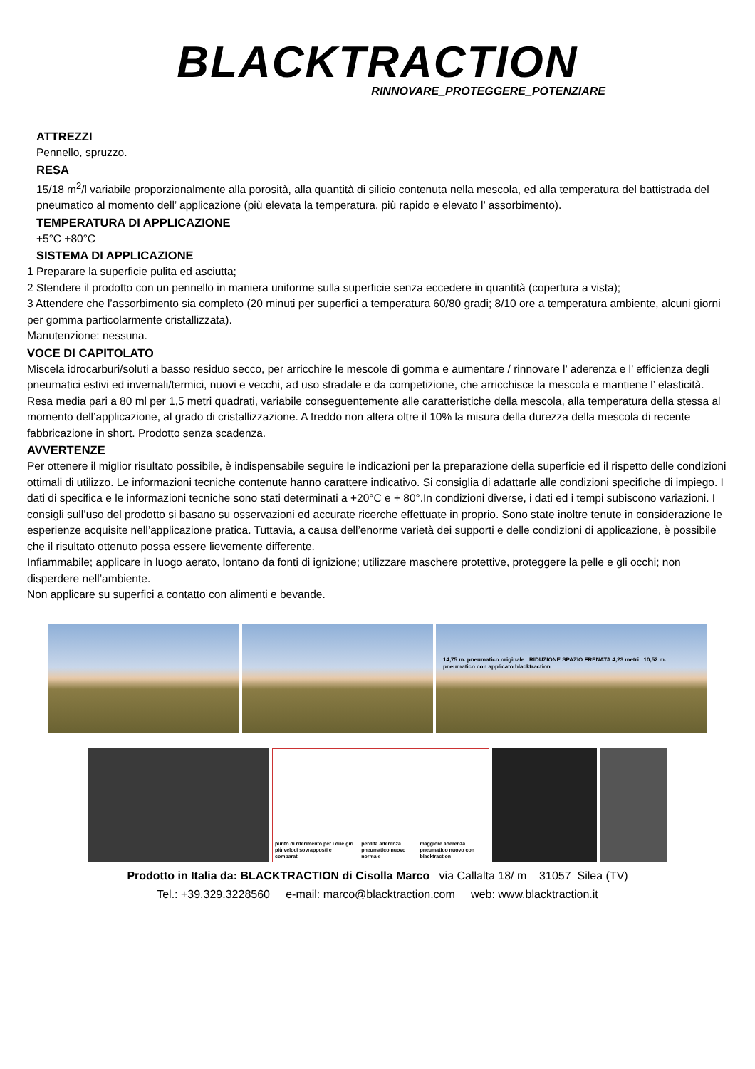BLACKTRACTION
RINNOVARE_PROTEGGERE_POTENZIARE
ATTREZZI
Pennello, spruzzo.
RESA
15/18 m<sup>2</sup>/l variabile proporzionalmente alla porosità, alla quantità di silicio contenuta nella mescola, ed alla temperatura del battistrada del pneumatico al momento dell’ applicazione (più elevata la temperatura, più rapido e elevato l’ assorbimento).
TEMPERATURA DI APPLICAZIONE
+5°C +80°C
SISTEMA DI APPLICAZIONE
1 Preparare la superficie pulita ed asciutta;
2 Stendere il prodotto con un pennello in maniera uniforme sulla superficie senza eccedere in quantità (copertura a vista);
3 Attendere che l’assorbimento sia completo (20 minuti per superfici a temperatura 60/80 gradi; 8/10 ore a temperatura ambiente, alcuni giorni per gomma particolarmente cristallizzata).
Manutenzione: nessuna.
VOCE DI CAPITOLATO
Miscela idrocarburi/soluti a basso residuo secco, per arricchire le mescole di gomma e aumentare / rinnovare l’ aderenza e l’ efficienza degli pneumatici estivi ed invernali/termici, nuovi e vecchi, ad uso stradale e da competizione, che arricchisce la mescola e mantiene l’ elasticità. Resa media pari a 80 ml per 1,5 metri quadrati, variabile conseguentemente alle caratteristiche della mescola, alla temperatura della stessa al momento dell’applicazione, al grado di cristallizzazione. A freddo non altera oltre il 10% la misura della durezza della mescola di recente fabbricazione in short. Prodotto senza scadenza.
AVVERTENZE
Per ottenere il miglior risultato possibile, è indispensabile seguire le indicazioni per la preparazione della superficie ed il rispetto delle condizioni ottimali di utilizzo. Le informazioni tecniche contenute hanno carattere indicativo. Si consiglia di adattarle alle condizioni specifiche di impiego. I dati di specifica e le informazioni tecniche sono stati determinati a +20°C e + 80°.In condizioni diverse, i dati ed i tempi subiscono variazioni. I consigli sull’uso del prodotto si basano su osservazioni ed accurate ricerche effettuate in proprio. Sono state inoltre tenute in considerazione le esperienze acquisite nell’applicazione pratica. Tuttavia, a causa dell’enorme varietà dei supporti e delle condizioni di applicazione, è possibile che il risultato ottenuto possa essere lievemente differente.
Infiammabile; applicare in luogo aerato, lontano da fonti di ignizione; utilizzare maschere protettive, proteggere la pelle e gli occhi; non disperdere nell’ambiente.
Non applicare su superfici a contatto con alimenti e bevande.
14,75 m. pneumatico originale RIDUZIONE SPAZIO FRENATA 4,23 metri 10,52 m. pneumatico con applicato blacktraction
punto di riferimento per i due giri più veloci sovrapposti e comparati perdita aderenza pneumatico nuovo normale maggiore aderenza pneumatico nuovo con blacktraction
Prodotto in Italia da: BLACKTRACTION di Cisolla Marco via Callalta 18/ m 31057 Silea (TV)
Tel.: +39.329.3228560 e-mail: marco@blacktraction.com web: www.blacktraction.it